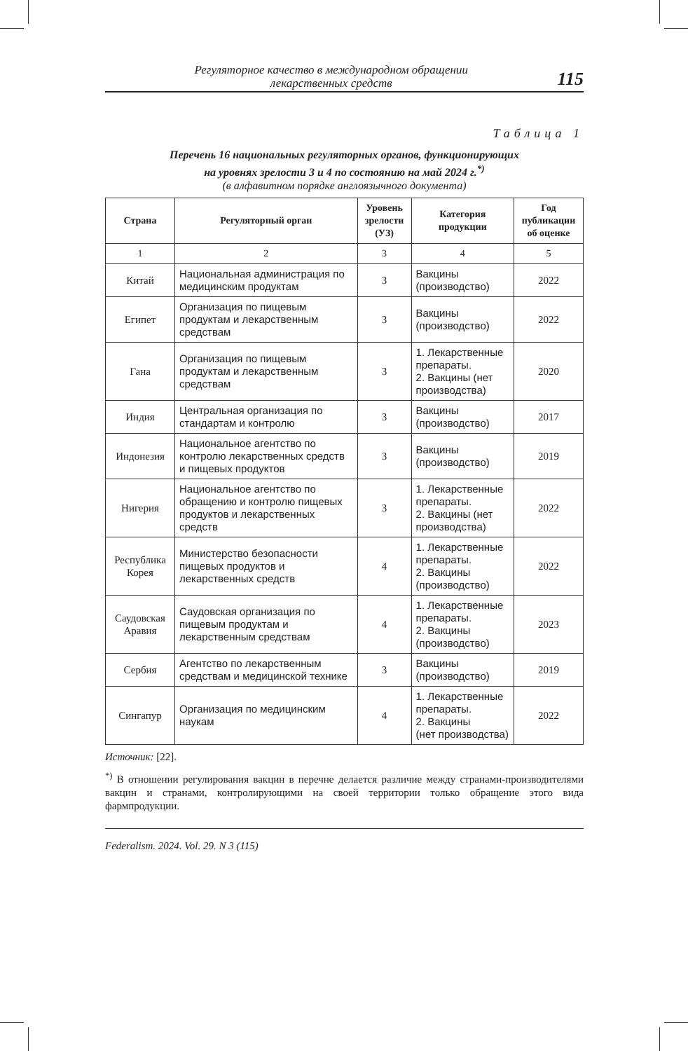Регуляторное качество в международном обращении
лекарственных средств
115
Таблица 1
Перечень 16 национальных регуляторных органов, функционирующих
на уровнях зрелости 3 и 4 по состоянию на май 2024 г.<sup>*)</sup>
(в алфавитном порядке англоязычного документа)
| Страна | Регуляторный орган | Уровень зрелости (УЗ) | Категория продукции | Год публикации об оценке |
| --- | --- | --- | --- | --- |
| 1 | 2 | 3 | 4 | 5 |
| Китай | Национальная администрация по медицинским продуктам | 3 | Вакцины (производство) | 2022 |
| Египет | Организация по пищевым продуктам и лекарственным средствам | 3 | Вакцины (производство) | 2022 |
| Гана | Организация по пищевым продуктам и лекарственным средствам | 3 | 1. Лекарственные препараты. 2. Вакцины (нет производства) | 2020 |
| Индия | Центральная организация по стандартам и контролю | 3 | Вакцины (производство) | 2017 |
| Индонезия | Национальное агентство по контролю лекарственных средств и пищевых продуктов | 3 | Вакцины (производство) | 2019 |
| Нигерия | Национальное агентство по обращению и контролю пищевых продуктов и лекарственных средств | 3 | 1. Лекарственные препараты. 2. Вакцины (нет производства) | 2022 |
| Республика Корея | Министерство безопасности пищевых продуктов и лекарственных средств | 4 | 1. Лекарственные препараты. 2. Вакцины (производство) | 2022 |
| Саудовская Аравия | Саудовская организация по пищевым продуктам и лекарственным средствам | 4 | 1. Лекарственные препараты. 2. Вакцины (производство) | 2023 |
| Сербия | Агентство по лекарственным средствам и медицинской технике | 3 | Вакцины (производство) | 2019 |
| Сингапур | Организация по медицинским наукам | 4 | 1. Лекарственные препараты. 2. Вакцины (нет производства) | 2022 |
Источник: [22].
<sup>*)</sup> В отношении регулирования вакцин в перечне делается различие между странами-производителями вакцин и странами, контролирующими на своей территории только обращение этого вида фармпродукции.
Federalism. 2024. Vol. 29. N 3 (115)